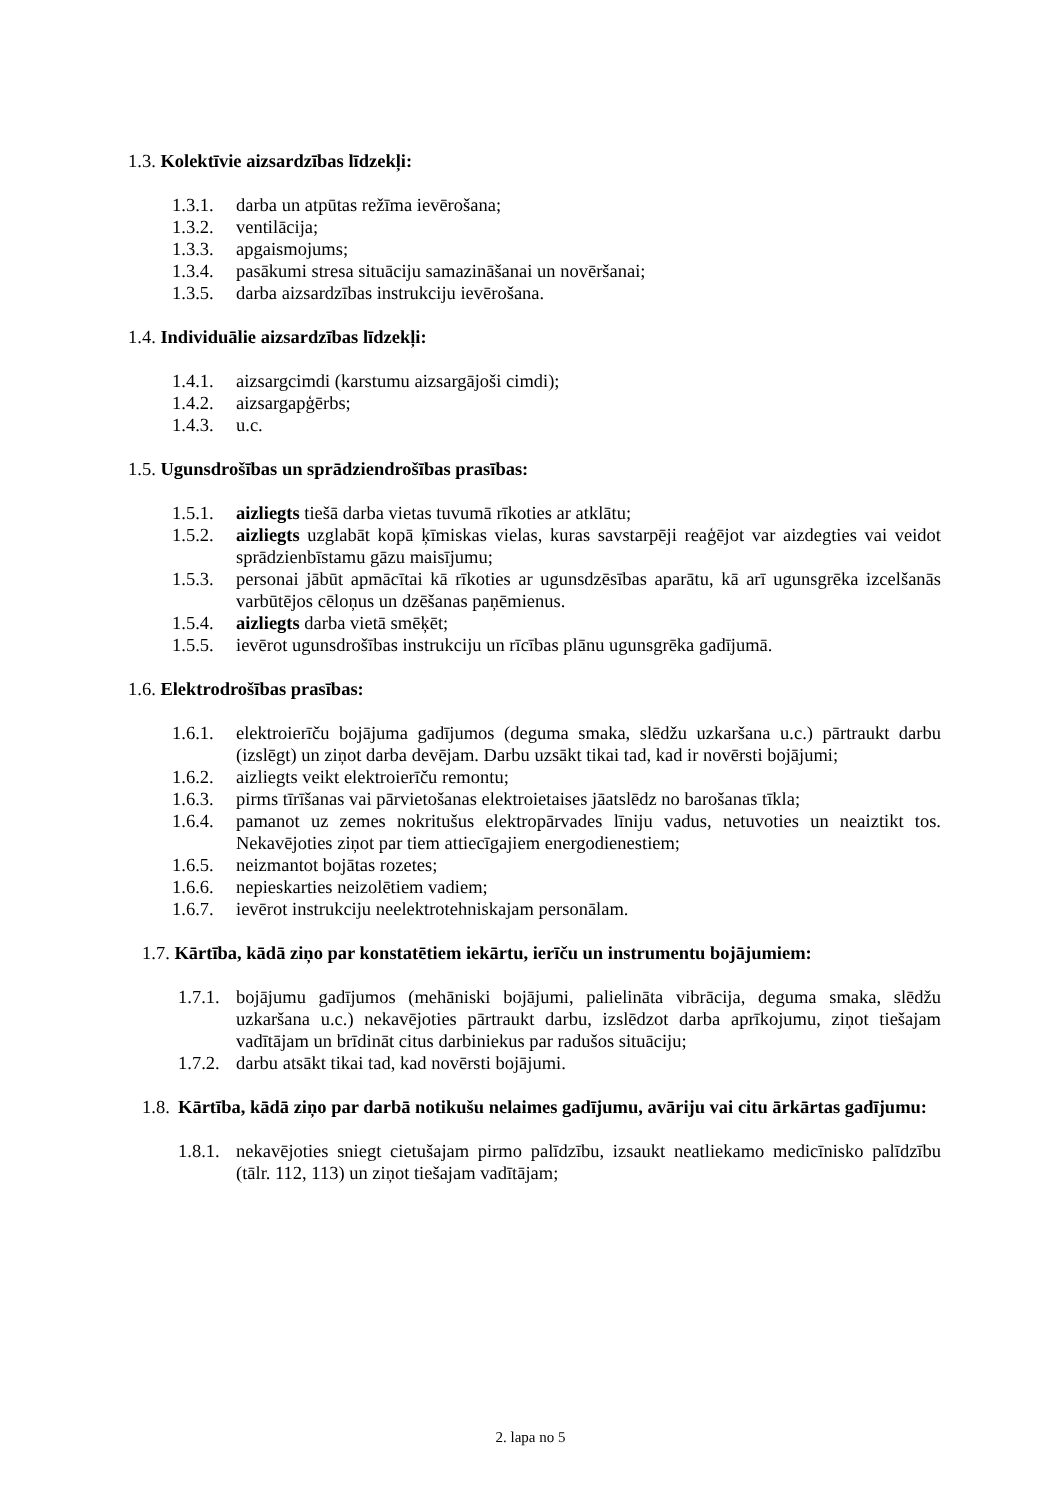1.3. Kolektīvie aizsardzības līdzekļi:
1.3.1. darba un atpūtas režīma ievērošana;
1.3.2. ventilācija;
1.3.3. apgaismojums;
1.3.4. pasākumi stresa situāciju samazināšanai un novēršanai;
1.3.5. darba aizsardzības instrukciju ievērošana.
1.4. Individuālie aizsardzības līdzekļi:
1.4.1. aizsargcimdi (karstumu aizsargājoši cimdi);
1.4.2. aizsargapģērbs;
1.4.3. u.c.
1.5. Ugunsdrošības un sprādziendrošības prasības:
1.5.1. aizliegts tiešā darba vietas tuvumā rīkoties ar atklātu;
1.5.2. aizliegts uzglabāt kopā ķīmiskas vielas, kuras savstarpēji reaģējot var aizdegties vai veidot sprādzienbīstamu gāzu maisījumu;
1.5.3. personai jābūt apmācītai kā rīkoties ar ugunsdzēsības aparātu, kā arī ugunsgrēka izcelšanās varbūtējos cēloņus un dzēšanas paņēmienus.
1.5.4. aizliegts darba vietā smēķēt;
1.5.5. ievērot ugunsdrošības instrukciju un rīcības plānu ugunsgrēka gadījumā.
1.6. Elektrodrošības prasības:
1.6.1. elektroierīču bojājuma gadījumos (deguma smaka, slēdžu uzkaršana u.c.) pārtraukt darbu (izslēgt) un ziņot darba devējam. Darbu uzsākt tikai tad, kad ir novērsti bojājumi;
1.6.2. aizliegts veikt elektroierīču remontu;
1.6.3. pirms tīrīšanas vai pārvietošanas elektroietaises jāatslēdz no barošanas tīkla;
1.6.4. pamanot uz zemes nokritušus elektropārvades līniju vadus, netuvoties un neaiztikt tos. Nekavējoties ziņot par tiem attiecīgajiem energodienestiem;
1.6.5. neizmantot bojātas rozetes;
1.6.6. nepieskarties neizolētiem vadiem;
1.6.7. ievērot instrukciju neelektrotehniskajam personālam.
1.7. Kārtība, kādā ziņo par konstatētiem iekārtu, ierīču un instrumentu bojājumiem:
1.7.1. bojājumu gadījumos (mehāniski bojājumi, palielināta vibrācija, deguma smaka, slēdžu uzkaršana u.c.) nekavējoties pārtraukt darbu, izslēdzot darba aprīkojumu, ziņot tiešajam vadītājam un brīdināt citus darbiniekus par radušos situāciju;
1.7.2. darbu atsākt tikai tad, kad novērsti bojājumi.
1.8. Kārtība, kādā ziņo par darbā notikušu nelaimes gadījumu, avāriju vai citu ārkārtas gadījumu:
1.8.1. nekavējoties sniegt cietušajam pirmo palīdzību, izsaukt neatliekamo medicīnisko palīdzību (tālr. 112, 113) un ziņot tiešajam vadītājam;
2. lapa no 5